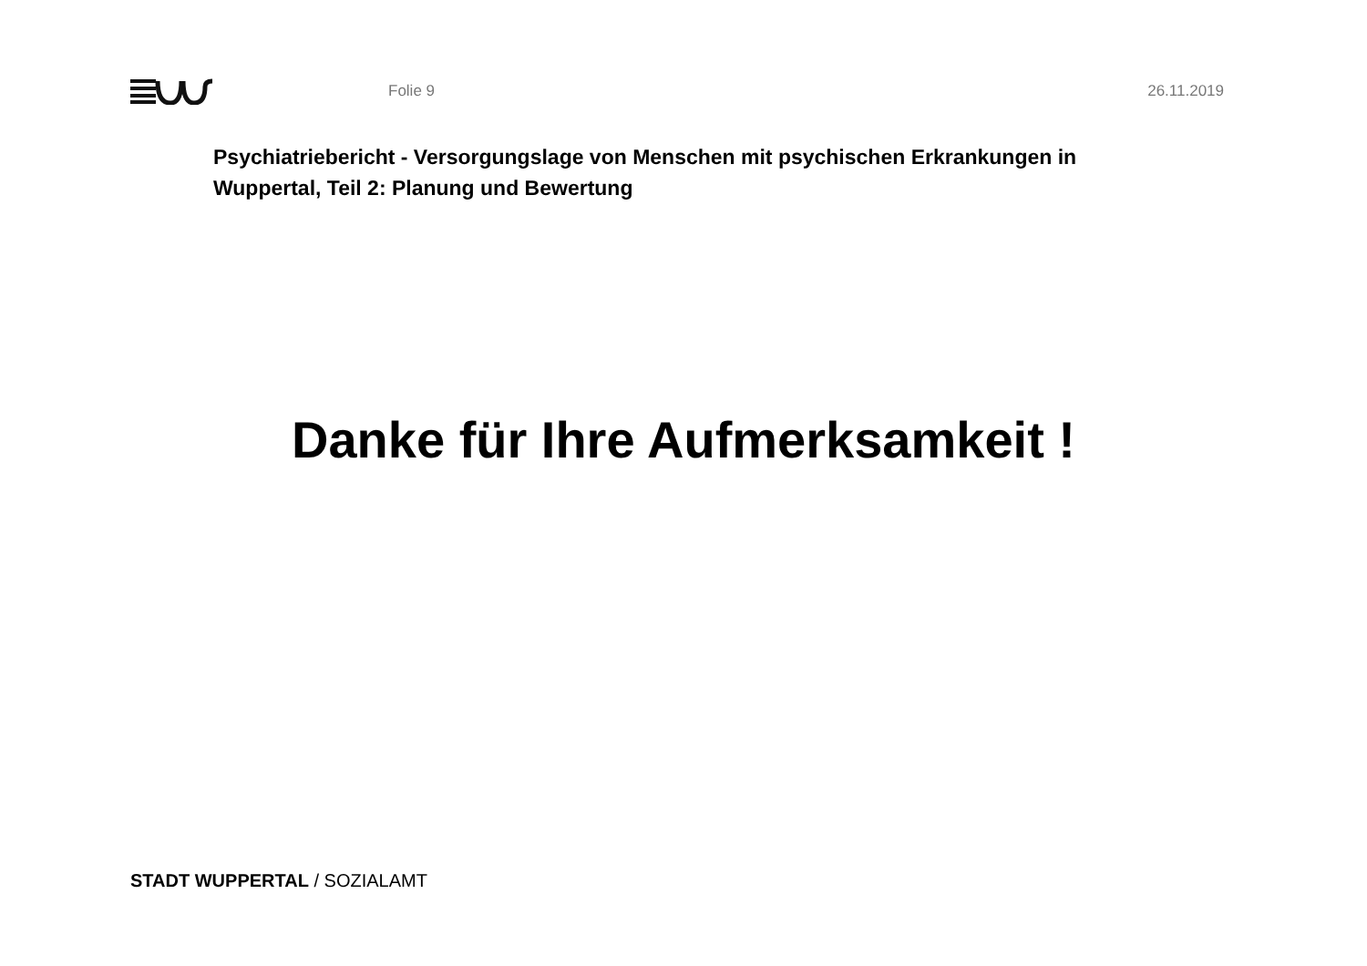Folie 9 26.11.2019
Psychiatriebericht - Versorgungslage von Menschen mit psychischen Erkrankungen in Wuppertal, Teil 2: Planung und Bewertung
Danke für Ihre Aufmerksamkeit !
STADT WUPPERTAL / SOZIALAMT